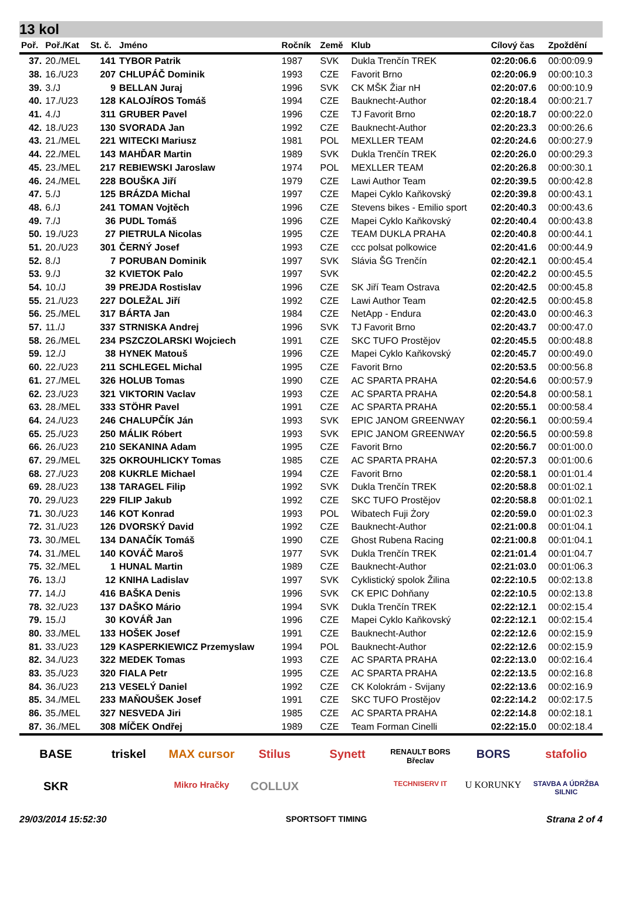13 kol
| Poř. | Poř./Kat | St. č. | Jméno | Ročník | Země | Klub | Cílový čas | Zpoždění |
| --- | --- | --- | --- | --- | --- | --- | --- | --- |
| 37. | 20./MEL | 141 | TYBOR Patrik | 1987 | SVK | Dukla Trenčín TREK | 02:20:06.6 | 00:00:09.9 |
| 38. | 16./U23 | 207 | CHLUPÁČ Dominik | 1993 | CZE | Favorit Brno | 02:20:06.9 | 00:00:10.3 |
| 39. | 3./J | 9 | BELLAN Juraj | 1996 | SVK | CK MŠK Žiar nH | 02:20:07.6 | 00:00:10.9 |
| 40. | 17./U23 | 128 | KALOJÍROS Tomáš | 1994 | CZE | Bauknecht-Author | 02:20:18.4 | 00:00:21.7 |
| 41. | 4./J | 311 | GRUBER Pavel | 1996 | CZE | TJ Favorit Brno | 02:20:18.7 | 00:00:22.0 |
| 42. | 18./U23 | 130 | SVORADA Jan | 1992 | CZE | Bauknecht-Author | 02:20:23.3 | 00:00:26.6 |
| 43. | 21./MEL | 221 | WITECKI Mariusz | 1981 | POL | MEXLLER TEAM | 02:20:24.6 | 00:00:27.9 |
| 44. | 22./MEL | 143 | MAHĎAR Martin | 1989 | SVK | Dukla Trenčín TREK | 02:20:26.0 | 00:00:29.3 |
| 45. | 23./MEL | 217 | REBIEWSKI Jaroslaw | 1974 | POL | MEXLLER TEAM | 02:20:26.8 | 00:00:30.1 |
| 46. | 24./MEL | 228 | BOUŠKA Jiří | 1979 | CZE | Lawi Author Team | 02:20:39.5 | 00:00:42.8 |
| 47. | 5./J | 125 | BRÁZDA Michal | 1997 | CZE | Mapei Cyklo Kaňkovský | 02:20:39.8 | 00:00:43.1 |
| 48. | 6./J | 241 | TOMAN Vojtěch | 1996 | CZE | Stevens bikes - Emilio sport | 02:20:40.3 | 00:00:43.6 |
| 49. | 7./J | 36 | PUDL Tomáš | 1996 | CZE | Mapei Cyklo Kaňkovský | 02:20:40.4 | 00:00:43.8 |
| 50. | 19./U23 | 27 | PIETRULA Nicolas | 1995 | CZE | TEAM DUKLA PRAHA | 02:20:40.8 | 00:00:44.1 |
| 51. | 20./U23 | 301 | ČERNÝ Josef | 1993 | CZE | ccc polsat polkowice | 02:20:41.6 | 00:00:44.9 |
| 52. | 8./J | 7 | PORUBAN Dominik | 1997 | SVK | Slávia ŠG Trenčín | 02:20:42.1 | 00:00:45.4 |
| 53. | 9./J | 32 | KVIETOK Palo | 1997 | SVK | | 02:20:42.2 | 00:00:45.5 |
| 54. | 10./J | 39 | PREJDA Rostislav | 1996 | CZE | SK Jiří Team Ostrava | 02:20:42.5 | 00:00:45.8 |
| 55. | 21./U23 | 227 | DOLEŽAL Jiří | 1992 | CZE | Lawi Author Team | 02:20:42.5 | 00:00:45.8 |
| 56. | 25./MEL | 317 | BÁRTA Jan | 1984 | CZE | NetApp - Endura | 02:20:43.0 | 00:00:46.3 |
| 57. | 11./J | 337 | STRNISKA Andrej | 1996 | SVK | TJ Favorit Brno | 02:20:43.7 | 00:00:47.0 |
| 58. | 26./MEL | 234 | PSZCZOLARSKI Wojciech | 1991 | CZE | SKC TUFO Prostějov | 02:20:45.5 | 00:00:48.8 |
| 59. | 12./J | 38 | HYNEK Matouš | 1996 | CZE | Mapei Cyklo Kaňkovský | 02:20:45.7 | 00:00:49.0 |
| 60. | 22./U23 | 211 | SCHLEGEL Michal | 1995 | CZE | Favorit Brno | 02:20:53.5 | 00:00:56.8 |
| 61. | 27./MEL | 326 | HOLUB Tomas | 1990 | CZE | AC SPARTA PRAHA | 02:20:54.6 | 00:00:57.9 |
| 62. | 23./U23 | 321 | VIKTORIN Vaclav | 1993 | CZE | AC SPARTA PRAHA | 02:20:54.8 | 00:00:58.1 |
| 63. | 28./MEL | 333 | STÖHR Pavel | 1991 | CZE | AC SPARTA PRAHA | 02:20:55.1 | 00:00:58.4 |
| 64. | 24./U23 | 246 | CHALUPČÍK Ján | 1993 | SVK | EPIC JANOM GREENWAY | 02:20:56.1 | 00:00:59.4 |
| 65. | 25./U23 | 250 | MÁLIK Róbert | 1993 | SVK | EPIC JANOM GREENWAY | 02:20:56.5 | 00:00:59.8 |
| 66. | 26./U23 | 210 | SEKANINA Adam | 1995 | CZE | Favorit Brno | 02:20:56.7 | 00:01:00.0 |
| 67. | 29./MEL | 325 | OKROUHLICKY Tomas | 1985 | CZE | AC SPARTA PRAHA | 02:20:57.3 | 00:01:00.6 |
| 68. | 27./U23 | 208 | KUKRLE Michael | 1994 | CZE | Favorit Brno | 02:20:58.1 | 00:01:01.4 |
| 69. | 28./U23 | 138 | TARAGEL Filip | 1992 | SVK | Dukla Trenčín TREK | 02:20:58.8 | 00:01:02.1 |
| 70. | 29./U23 | 229 | FILIP Jakub | 1992 | CZE | SKC TUFO Prostějov | 02:20:58.8 | 00:01:02.1 |
| 71. | 30./U23 | 146 | KOT Konrad | 1993 | POL | Wibatech Fuji Żory | 02:20:59.0 | 00:01:02.3 |
| 72. | 31./U23 | 126 | DVORSKÝ David | 1992 | CZE | Bauknecht-Author | 02:21:00.8 | 00:01:04.1 |
| 73. | 30./MEL | 134 | DANAČÍK Tomáš | 1990 | CZE | Ghost Rubena Racing | 02:21:00.8 | 00:01:04.1 |
| 74. | 31./MEL | 140 | KOVÁČ Maroš | 1977 | SVK | Dukla Trenčín TREK | 02:21:01.4 | 00:01:04.7 |
| 75. | 32./MEL | 1 | HUNAL Martin | 1989 | CZE | Bauknecht-Author | 02:21:03.0 | 00:01:06.3 |
| 76. | 13./J | 12 | KNIHA Ladislav | 1997 | SVK | Cyklistický spolok Žilina | 02:22:10.5 | 00:02:13.8 |
| 77. | 14./J | 416 | BAŠKA Denis | 1996 | SVK | CK EPIC Dohňany | 02:22:10.5 | 00:02:13.8 |
| 78. | 32./U23 | 137 | DAŠKO Mário | 1994 | SVK | Dukla Trenčín TREK | 02:22:12.1 | 00:02:15.4 |
| 79. | 15./J | 30 | KOVÁŘ Jan | 1996 | CZE | Mapei Cyklo Kaňkovský | 02:22:12.1 | 00:02:15.4 |
| 80. | 33./MEL | 133 | HOŠEK Josef | 1991 | CZE | Bauknecht-Author | 02:22:12.6 | 00:02:15.9 |
| 81. | 33./U23 | 129 | KASPERKIEWICZ Przemyslaw | 1994 | POL | Bauknecht-Author | 02:22:12.6 | 00:02:15.9 |
| 82. | 34./U23 | 322 | MEDEK Tomas | 1993 | CZE | AC SPARTA PRAHA | 02:22:13.0 | 00:02:16.4 |
| 83. | 35./U23 | 320 | FIALA Petr | 1995 | CZE | AC SPARTA PRAHA | 02:22:13.5 | 00:02:16.8 |
| 84. | 36./U23 | 213 | VESELÝ Daniel | 1992 | CZE | CK Kolokrám - Svijany | 02:22:13.6 | 00:02:16.9 |
| 85. | 34./MEL | 233 | MAŇOUŠEK Josef | 1991 | CZE | SKC TUFO Prostějov | 02:22:14.2 | 00:02:17.5 |
| 86. | 35./MEL | 327 | NESVEDA Jiri | 1985 | CZE | AC SPARTA PRAHA | 02:22:14.8 | 00:02:18.1 |
| 87. | 36./MEL | 308 | MÍČEK Ondřej | 1989 | CZE | Team Forman Cinelli | 02:22:15.0 | 00:02:18.4 |
BASE triskel MAX cursor Stilus Synett RENAULT BORS Břeclav BORS stafolio SKR Mikro Hračky COLLUX TECHNISERV IT U KORUNKY STAVBA A ÚDRŽBA SILNIC
29/03/2014 15:52:30 SPORTSOFT TIMING Strana 2 of 4